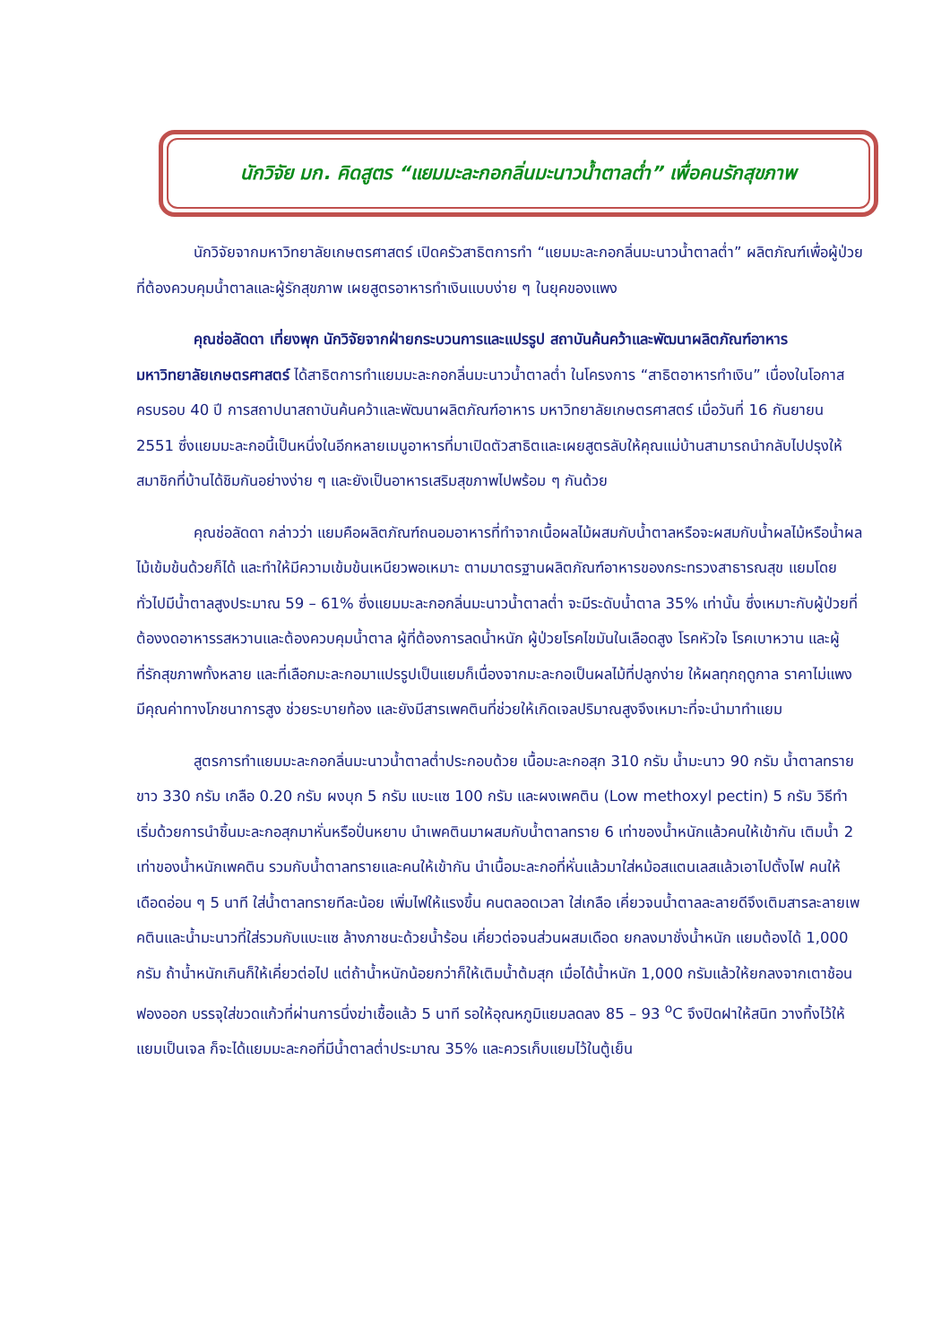นักวิจัย มก. คิดสูตร “แยมมะละกอกลิ่นมะนาวน้ำตาลต่ำ” เพื่อคนรักสุขภาพ
นักวิจัยจากมหาวิทยาลัยเกษตรศาสตร์ เปิดครัวสาธิตการทำ “แยมมะละกอกลิ่นมะนาวน้ำตาลต่ำ” ผลิตภัณฑ์เพื่อผู้ป่วยที่ต้องควบคุมน้ำตาลและผู้รักสุขภาพ เผยสูตรอาหารทำเงินแบบง่าย ๆ ในยุคของแพง
คุณช่อลัดดา เที่ยงพุก นักวิจัยจากฝ่ายกระบวนการและแปรรูป สถาบันค้นคว้าและพัฒนาผลิตภัณฑ์อาหาร มหาวิทยาลัยเกษตรศาสตร์ ได้สาธิตการทำแยมมะละกอกลิ่นมะนาวน้ำตาลต่ำ ในโครงการ “สาธิตอาหารทำเงิน” เนื่องในโอกาสครบรอบ 40 ปี การสถาปนาสถาบันค้นคว้าและพัฒนาผลิตภัณฑ์อาหาร มหาวิทยาลัยเกษตรศาสตร์ เมื่อวันที่ 16 กันยายน 2551 ซึ่งแยมมะละกอนี้เป็นหนึ่งในอีกหลายเมนูอาหารที่มาเปิดตัวสาธิตและเผยสูตรลับให้คุณแม่บ้านสามารถนำกลับไปปรุงให้สมาชิกที่บ้านได้ชิมกันอย่างง่าย ๆ และยังเป็นอาหารเสริมสุขภาพไปพร้อม ๆ กันด้วย
คุณช่อลัดดา กล่าวว่า แยมคือผลิตภัณฑ์ถนอมอาหารที่ทำจากเนื้อผลไม้ผสมกับน้ำตาลหรือจะผสมกับน้ำผลไม้หรือน้ำผลไม้เข้มข้นด้วยก็ได้ และทำให้มีความเข้มข้นเหนียวพอเหมาะ ตามมาตรฐานผลิตภัณฑ์อาหารของกระทรวงสาธารณสุข แยมโดยทั่วไปมีน้ำตาลสูงประมาณ 59 – 61% ซึ่งแยมมะละกอกลิ่นมะนาวน้ำตาลต่ำ จะมีระดับน้ำตาล 35% เท่านั้น ซึ่งเหมาะกับผู้ป่วยที่ต้องงดอาหารรสหวานและต้องควบคุมน้ำตาล ผู้ที่ต้องการลดน้ำหนัก ผู้ป่วยโรคไขมันในเลือดสูง โรคหัวใจ โรคเบาหวาน และผู้ที่รักสุขภาพทั้งหลาย และที่เลือกมะละกอมาแปรรูปเป็นแยมก็เนื่องจากมะละกอเป็นผลไม้ที่ปลูกง่าย ให้ผลทุกฤดูกาล ราคาไม่แพง มีคุณค่าทางโภชนาการสูง ช่วยระบายท้อง และยังมีสารเพคตินที่ช่วยให้เกิดเจลปริมาณสูงจึงเหมาะที่จะนำมาทำแยม
สูตรการทำแยมมะละกอกลิ่นมะนาวน้ำตาลต่ำประกอบด้วย เนื้อมะละกอสุก 310 กรัม น้ำมะนาว 90 กรัม น้ำตาลทรายขาว 330 กรัม เกลือ 0.20 กรัม ผงบุก 5 กรัม แบะแซ 100 กรัม และผงเพคติน (Low methoxyl pectin) 5 กรัม วิธีทำเริ่มด้วยการนำชิ้นมะละกอสุกมาหั่นหรือปั่นหยาบ นำเพคตินมาผสมกับน้ำตาลทราย 6 เท่าของน้ำหนักแล้วคนให้เข้ากัน เติมน้ำ 2 เท่าของน้ำหนักเพคติน รวมกับน้ำตาลทรายและคนให้เข้ากัน นำเนื้อมะละกอที่หั่นแล้วมาใส่หม้อสแตนเลสแล้วเอาไปตั้งไฟ คนให้เดือดอ่อน ๆ 5 นาที ใส่น้ำตาลทรายทีละน้อย เพิ่มไฟให้แรงขึ้น คนตลอดเวลา ใส่เกลือ เคี่ยวจนน้ำตาลละลายดีจึงเติมสารละลายเพคตินและน้ำมะนาวที่ใส่รวมกับแบะแซ ล้างภาชนะด้วยน้ำร้อน เคี่ยวต่อจนส่วนผสมเดือด ยกลงมาชั่งน้ำหนัก แยมต้องได้ 1,000 กรัม ถ้าน้ำหนักเกินก็ให้เคี่ยวต่อไป แต่ถ้าน้ำหนักน้อยกว่าก็ให้เติมน้ำต้มสุก เมื่อได้น้ำหนัก 1,000 กรัมแล้วให้ยกลงจากเตาช้อนฟองออก บรรจุใส่ขวดแก้วที่ผ่านการนึ่งฆ่าเชื้อแล้ว 5 นาที รอให้อุณหภูมิแยมลดลง 85 – 93 <sup>o</sup>C จึงปิดฝาให้สนิท วางทิ้งไว้ให้แยมเป็นเจล ก็จะได้แยมมะละกอที่มีน้ำตาลต่ำประมาณ 35% และควรเก็บแยมไว้ในตู้เย็น